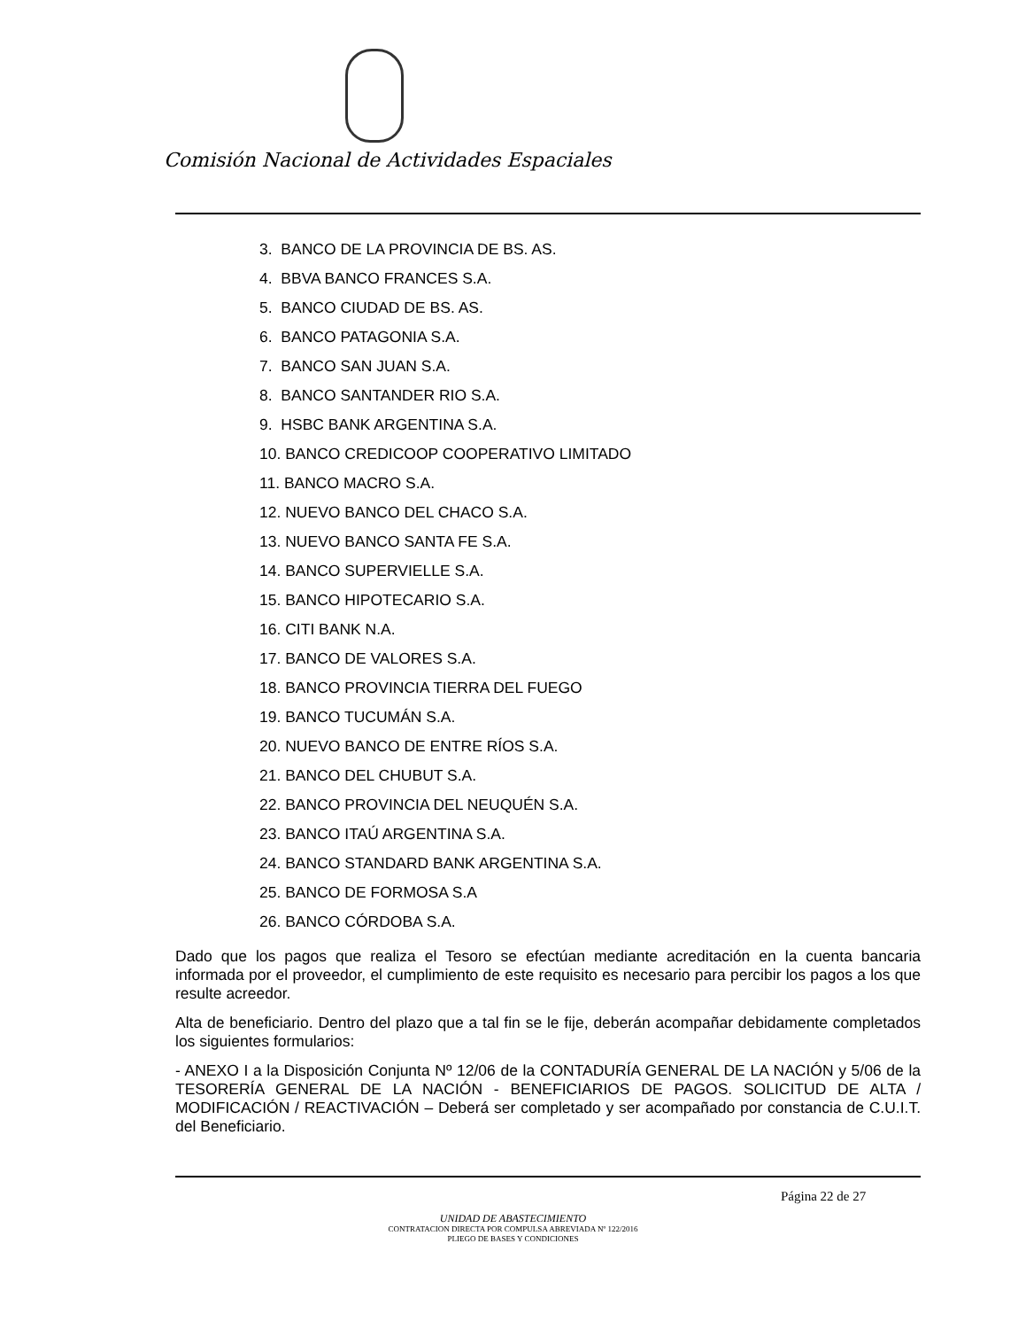Comisión Nacional de Actividades Espaciales
3. BANCO DE LA PROVINCIA DE BS. AS.
4. BBVA BANCO FRANCES S.A.
5. BANCO CIUDAD DE BS. AS.
6. BANCO PATAGONIA S.A.
7. BANCO SAN JUAN S.A.
8. BANCO SANTANDER RIO S.A.
9. HSBC BANK ARGENTINA S.A.
10. BANCO CREDICOOP COOPERATIVO LIMITADO
11. BANCO MACRO S.A.
12. NUEVO BANCO DEL CHACO S.A.
13. NUEVO BANCO SANTA FE S.A.
14. BANCO SUPERVIELLE S.A.
15. BANCO HIPOTECARIO S.A.
16. CITI BANK N.A.
17. BANCO DE VALORES S.A.
18. BANCO PROVINCIA TIERRA DEL FUEGO
19. BANCO TUCUMÁN S.A.
20. NUEVO BANCO DE ENTRE RÍOS S.A.
21. BANCO DEL CHUBUT S.A.
22. BANCO PROVINCIA DEL NEUQUÉN S.A.
23. BANCO ITAÚ ARGENTINA S.A.
24. BANCO STANDARD BANK ARGENTINA S.A.
25. BANCO DE FORMOSA S.A
26. BANCO CÓRDOBA S.A.
Dado que los pagos que realiza el Tesoro se efectúan mediante acreditación en la cuenta bancaria informada por el proveedor, el cumplimiento de este requisito es necesario para percibir los pagos a los que resulte acreedor.
Alta de beneficiario. Dentro del plazo que a tal fin se le fije, deberán acompañar debidamente completados los siguientes formularios:
- ANEXO I a la Disposición Conjunta Nº 12/06 de la CONTADURÍA GENERAL DE LA NACIÓN y 5/06 de la TESORERÍA GENERAL DE LA NACIÓN - BENEFICIARIOS DE PAGOS. SOLICITUD DE ALTA / MODIFICACIÓN / REACTIVACIÓN – Deberá ser completado y ser acompañado por constancia de C.U.I.T. del Beneficiario.
Página 22 de 27
UNIDAD DE ABASTECIMIENTO
CONTRATACION DIRECTA POR COMPULSA ABREVIADA Nº 122/2016
PLIEGO DE BASES Y CONDICIONES